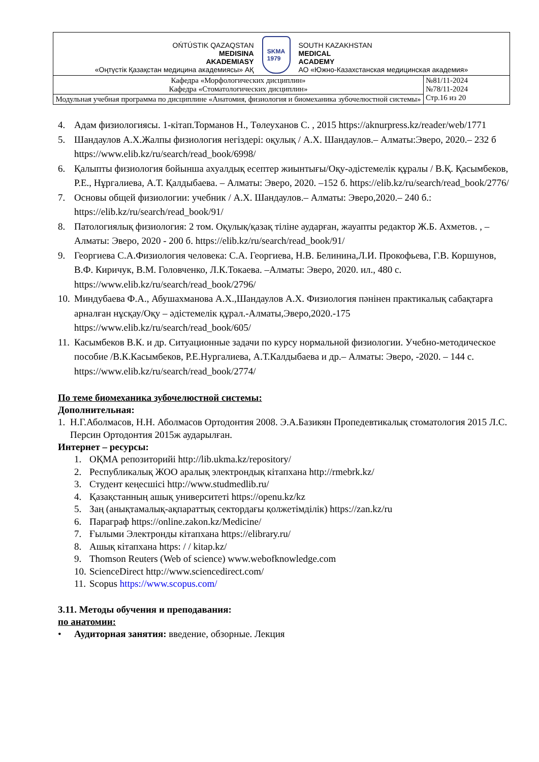| OŃTÚSTIK QAZAQSTAN MEDISINA AKADEMIASY «Оңтүстік Қазақстан медицина академиясы» АҚ SKMA 1979 SOUTH KAZAKHSTAN MEDICAL ACADEMY АО «Южно-Казахстанская медицинская академия» | |
| Кафедра «Морфологических дисциплин» Кафедра «Стоматологических дисциплин» | №81/11-2024 №78/11-2024 Стр.16 из 20 |
| Модульная учебная программа по дисциплине «Анатомия, физиология и биомеханика зубочелюстной системы» | |
4. Адам физиологиясы. 1-кітап.Торманов Н., Төлеуханов С. , 2015 https://aknurpress.kz/reader/web/1771
5. Шандаулов А.Х.Жалпы физиология негіздері: оқулық / А.Х. Шандаулов.– Алматы:Эверо, 2020.– 232 б https://www.elib.kz/ru/search/read_book/6998/
6. Қалыпты физиология бойынша ахуалдық есептер жиынтығы/Оқу-әдістемелік құралы / В.Қ. Қасымбеков, Р.Е., Нұргалиева, А.Т. Қалдыбаева. – Алматы: Эверо, 2020. –152 б. https://elib.kz/ru/search/read_book/2776/
7. Основы общей физиологии: учебник / А.Х. Шандаулов.– Алматы: Эверо,2020.– 240 б.: https://elib.kz/ru/search/read_book/91/
8. Патологиялық физиология: 2 том. Оқулық/қазақ тіліне аударған, жауапты редактор Ж.Б. Ахметов. , – Алматы: Эверо, 2020 - 200 б. https://elib.kz/ru/search/read_book/91/
9. Георгиева С.А.Физиология человека: С.А. Георгиева, Н.В. Белинина,Л.И. Прокофьева, Г.В. Коршунов, В.Ф. Киричук, В.М. Головченко, Л.К.Токаева. –Алматы: Эверо, 2020. ил., 480 с. https://www.elib.kz/ru/search/read_book/2796/
10. Миндубаева Ф.А., Абушахманова А.Х.,Шандаулов А.Х. Физиология пәнінен практикалық сабақтарға арналған нұсқау/Оқу – әдістемелік құрал.-Алматы,Эверо,2020.-175 https://www.elib.kz/ru/search/read_book/605/
11. Касымбеков В.К. и др. Ситуационные задачи по курсу нормальной физиологии. Учебно-методическое пособие /В.К.Касымбеков, Р.Е.Нургалиева, А.Т.Калдыбаева и др.– Алматы: Эверо, -2020. – 144 с. https://www.elib.kz/ru/search/read_book/2774/
По теме биомеханика зубочелюстной системы:
Дополнительная:
1. Н.Г.Аболмасов, Н.Н. Аболмасов Ортодонтия 2008. Э.А.Базикян Пропедевтикалық стоматология 2015 Л.С. Персин Ортодонтия 2015ж аударылған.
Интернет – ресурсы:
1. ОҚМА репозиторийі http://lib.ukma.kz/repository/
2. Республикалық ЖОО аралық электрондық кітапхана http://rmebrk.kz/
3. Студент кеңесшісі http://www.studmedlib.ru/
4. Қазақстанның ашық университеті https://openu.kz/kz
5. Заң (анықтамалық-ақпараттық сектордағы қолжетімділік) https://zan.kz/ru
6. Параграф https://online.zakon.kz/Medicine/
7. Ғылыми Электронды кітапхана https://elibrary.ru/
8. Ашық кітапхана https: / / kitap.kz/
9. Thomson Reuters (Web of science) www.webofknowledge.com
10. ScienceDirect http://www.sciencedirect.com/
11. Scopus https://www.scopus.com/
3.11. Методы обучения и преподавания:
по анатомии:
• Аудиторная занятия: введение, обзорные. Лекция